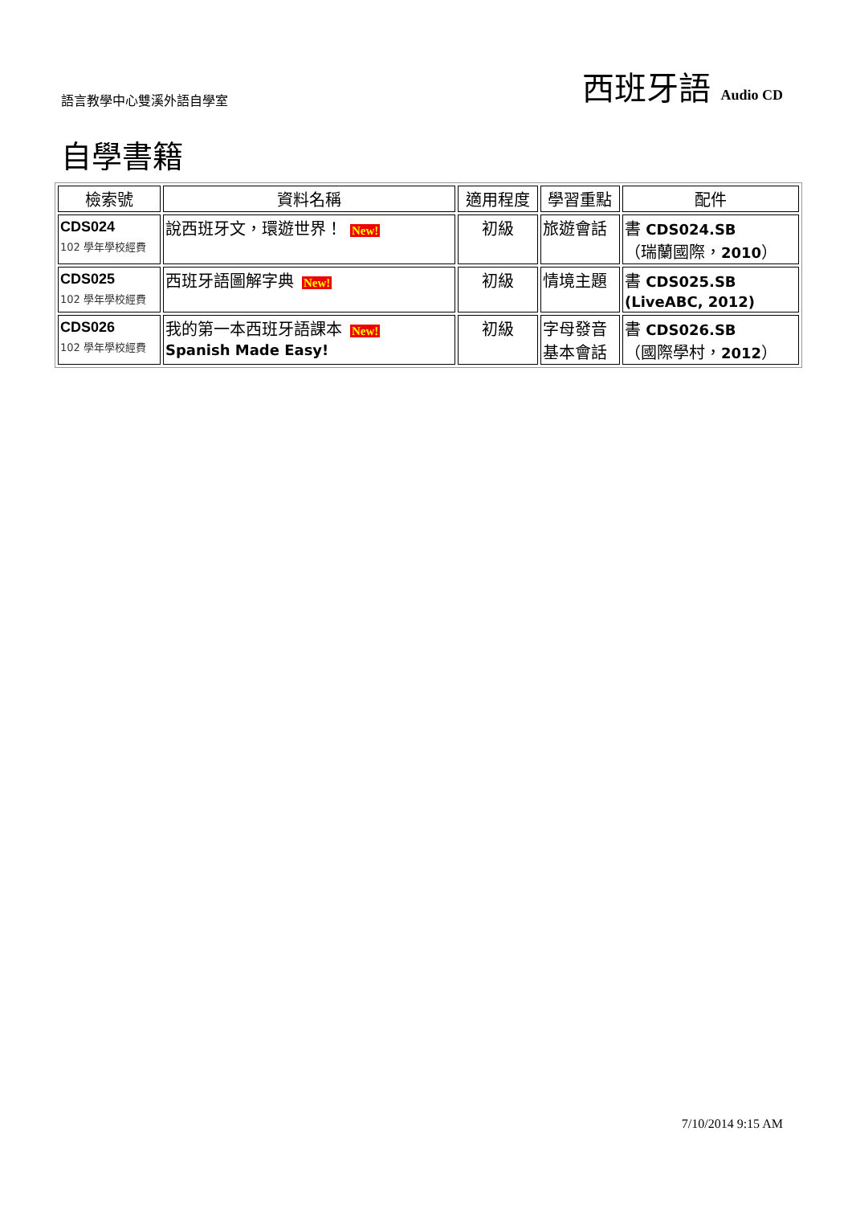語言教學中心雙溪外語自學室
西班牙語 Audio CD
自學書籍
| 檢索號 | 資料名稱 | 適用程度 | 學習重點 | 配件 |
| --- | --- | --- | --- | --- |
| CDS024 102 學年學校經費 | 說西班牙文，環遊世界！ New! | 初級 | 旅遊會話 | 書 CDS024.SB （瑞蘭國際， 2010 ） |
| CDS025 102 學年學校經費 | 西班牙語圖解字典 New! | 初級 | 情境主題 | 書 CDS025.SB (LiveABC, 2012) |
| CDS026 102 學年學校經費 | 我的第一本西班牙語課本 New! Spanish Made Easy! | 初級 | 字母發音 基本會話 | 書 CDS026.SB （國際學村， 2012 ） |
7/10/2014 9:15 AM